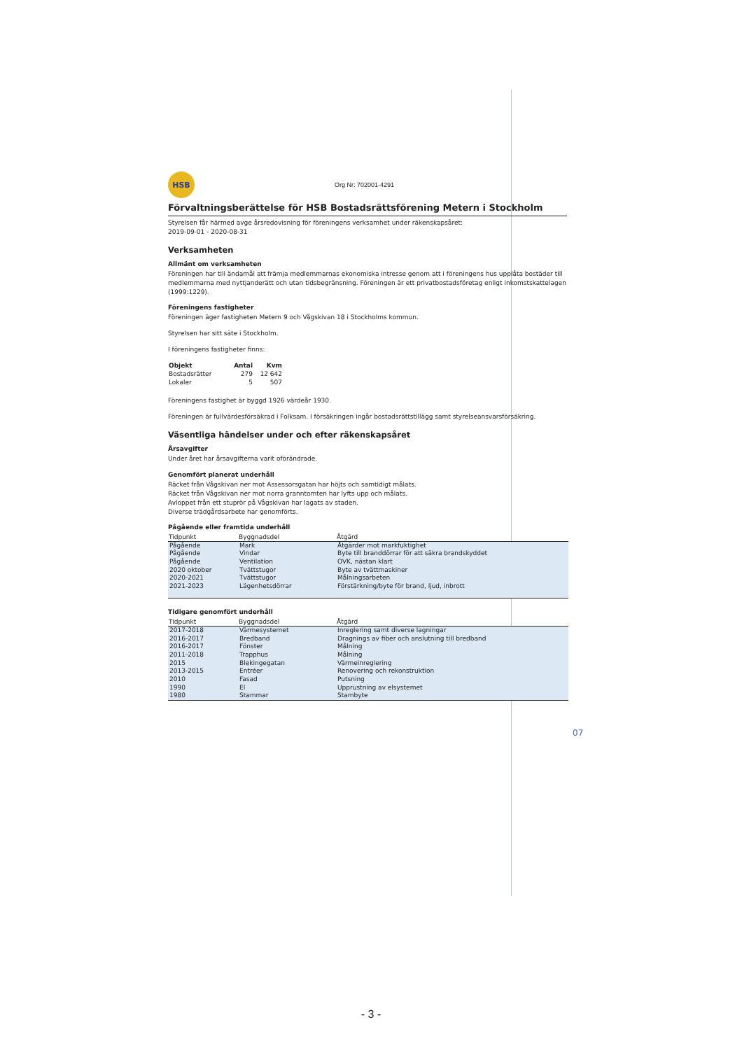HSB
Org Nr: 702001-4291
Förvaltningsberättelse för HSB Bostadsrättsförening Metern i Stockholm
Styrelsen får härmed avge årsredovisning för föreningens verksamhet under räkenskapsåret:
2019-09-01 - 2020-08-31
Verksamheten
Allmänt om verksamheten
Föreningen har till ändamål att främja medlemmarnas ekonomiska intresse genom att i föreningens hus upplåta bostäder till medlemmarna med nyttjanderätt och utan tidsbegränsning. Föreningen är ett privatbostadsföretag enligt inkomstskattelagen (1999:1229).
Föreningens fastigheter
Föreningen äger fastigheten Metern 9 och Vågskivan 18 i Stockholms kommun.
Styrelsen har sitt säte i Stockholm.
I föreningens fastigheter finns:
| Objekt | Antal | Kvm |
| --- | --- | --- |
| Bostadsrätter | 279 | 12 642 |
| Lokaler | 5 | 507 |
Föreningens fastighet är byggd 1926 värdeår 1930.
Föreningen är fullvärdesförsäkrad i Folksam. I försäkringen ingår bostadsrättstillägg samt styrelseansvarsförsäkring.
Väsentliga händelser under och efter räkenskapsåret
Årsavgifter
Under året har årsavgifterna varit oförändrade.
Genomfört planerat underhåll
Räcket från Vågskivan ner mot Assessorsgatan har höjts och samtidigt målats.
Räcket från Vågskivan ner mot norra granntomten har lyfts upp och målats.
Avloppet från ett stuprör på Vågskivan har lagats av staden.
Diverse trädgårdsarbete har genomförts.
Pågående eller framtida underhåll
| Tidpunkt | Byggnadsdel | Åtgärd |
| --- | --- | --- |
| Pågående | Mark | Åtgärder mot markfuktighet |
| Pågående | Vindar | Byte till branddörrar för att säkra brandskyddet |
| Pågående | Ventilation | OVK, nästan klart |
| 2020 oktober | Tvättstugor | Byte av tvättmaskiner |
| 2020-2021 | Tvättstugor | Målningsarbeten |
| 2021-2023 | Lägenhetsdörrar | Förstärkning/byte för brand, ljud, inbrott |
Tidigare genomfört underhåll
| Tidpunkt | Byggnadsdel | Åtgärd |
| --- | --- | --- |
| 2017-2018 | Värmesystemet | Inreglering samt diverse lagningar |
| 2016-2017 | Bredband | Dragnings av fiber och anslutning till bredband |
| 2016-2017 | Fönster | Målning |
| 2011-2018 | Trapphus | Målning |
| 2015 | Blekingegatan | Värmeinreglering |
| 2013-2015 | Entréer | Renovering och rekonstruktion |
| 2010 | Fasad | Putsning |
| 1990 | El | Upprustning av elsystemet |
| 1980 | Stammar | Stambyte |
07
- 3 -